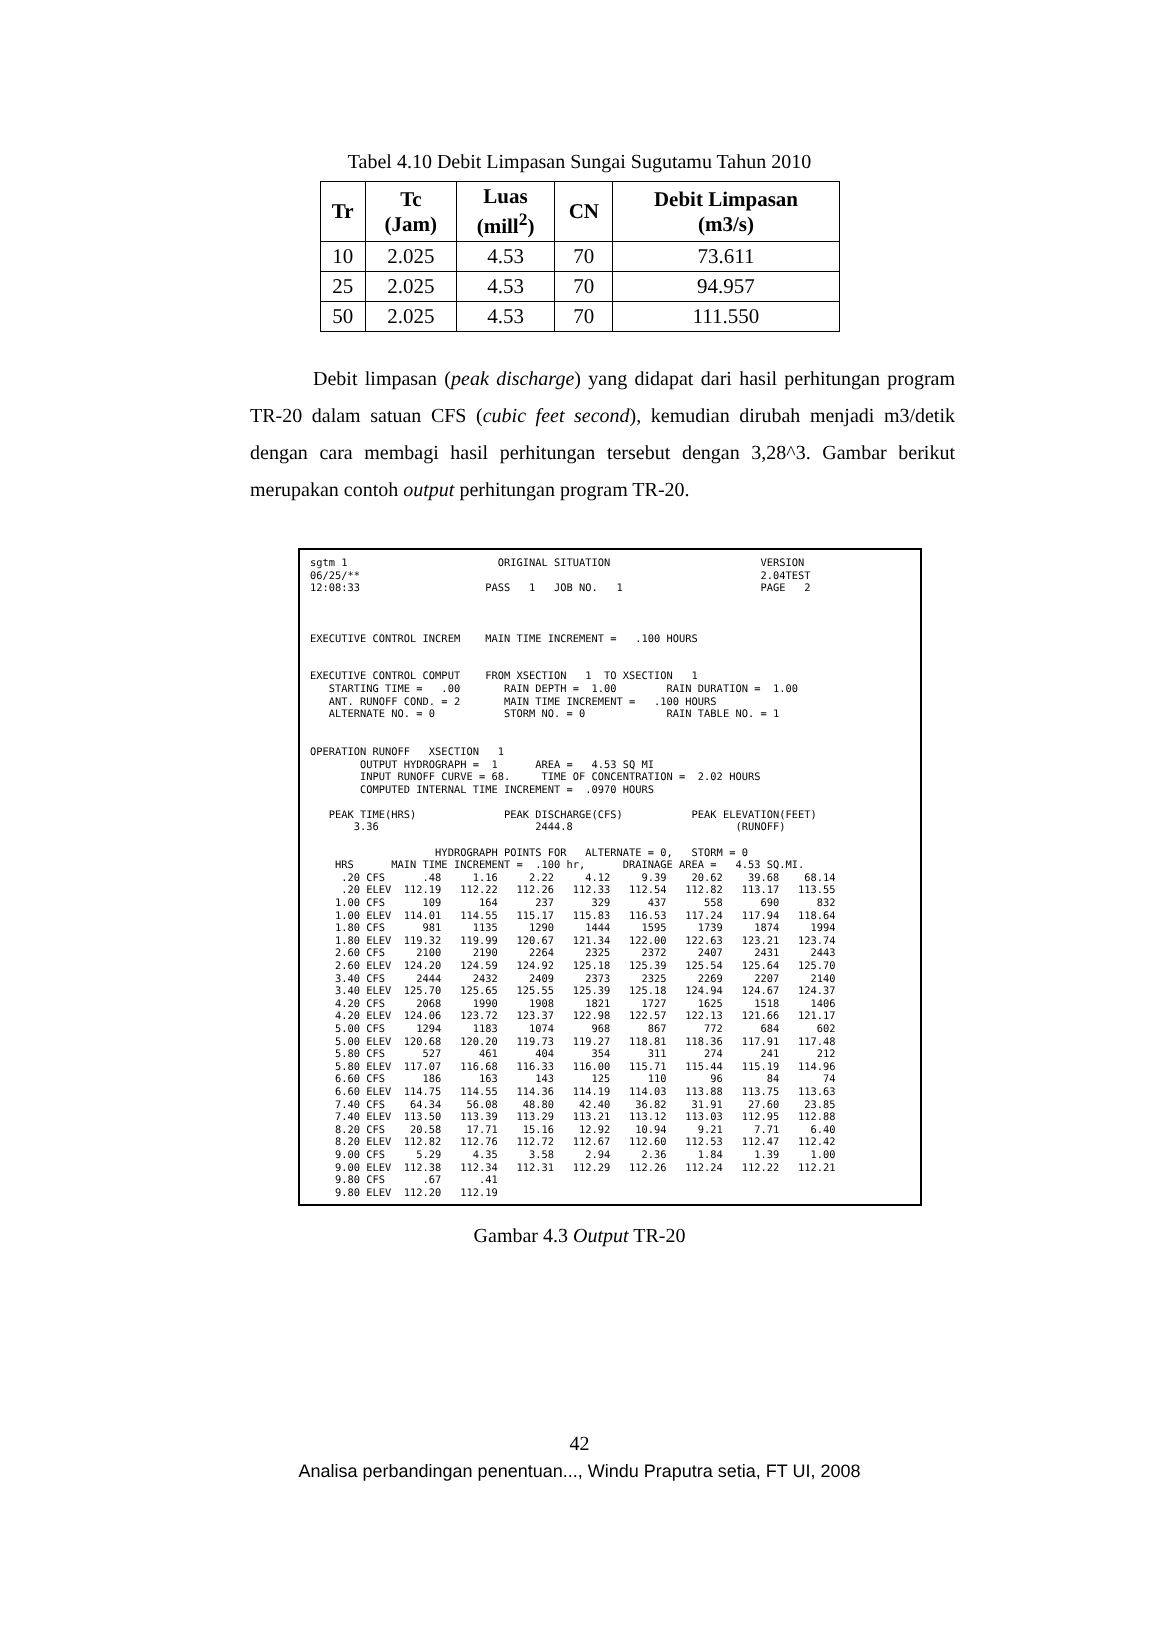Tabel 4.10 Debit Limpasan Sungai Sugutamu Tahun 2010
| Tr | Tc (Jam) | Luas (mill<sup>2</sup>) | CN | Debit Limpasan (m3/s) |
| --- | --- | --- | --- | --- |
| 10 | 2.025 | 4.53 | 70 | 73.611 |
| 25 | 2.025 | 4.53 | 70 | 94.957 |
| 50 | 2.025 | 4.53 | 70 | 111.550 |
Debit limpasan (peak discharge) yang didapat dari hasil perhitungan program TR-20 dalam satuan CFS (cubic feet second), kemudian dirubah menjadi m3/detik dengan cara membagi hasil perhitungan tersebut dengan 3,28^3. Gambar berikut merupakan contoh output perhitungan program TR-20.
sgtm 1                        ORIGINAL SITUATION                        VERSION
06/25/**                                                                2.04TEST
12:08:33                    PASS   1   JOB NO.   1                      PAGE   2



EXECUTIVE CONTROL INCREM    MAIN TIME INCREMENT =   .100 HOURS


EXECUTIVE CONTROL COMPUT    FROM XSECTION   1  TO XSECTION   1
   STARTING TIME =   .00       RAIN DEPTH =  1.00        RAIN DURATION =  1.00
   ANT. RUNOFF COND. = 2       MAIN TIME INCREMENT =   .100 HOURS
   ALTERNATE NO. = 0           STORM NO. = 0             RAIN TABLE NO. = 1


OPERATION RUNOFF   XSECTION   1
        OUTPUT HYDROGRAPH =  1      AREA =   4.53 SQ MI
        INPUT RUNOFF CURVE = 68.     TIME OF CONCENTRATION =  2.02 HOURS
        COMPUTED INTERNAL TIME INCREMENT =  .0970 HOURS

   PEAK TIME(HRS)              PEAK DISCHARGE(CFS)           PEAK ELEVATION(FEET)
       3.36                         2444.8                          (RUNOFF)

                    HYDROGRAPH POINTS FOR   ALTERNATE = 0,   STORM = 0
    HRS      MAIN TIME INCREMENT =  .100 hr,      DRAINAGE AREA =   4.53 SQ.MI.
     .20 CFS      .48     1.16     2.22     4.12     9.39    20.62    39.68    68.14
     .20 ELEV  112.19   112.22   112.26   112.33   112.54   112.82   113.17   113.55
    1.00 CFS      109      164      237      329      437      558      690      832
    1.00 ELEV  114.01   114.55   115.17   115.83   116.53   117.24   117.94   118.64
    1.80 CFS      981     1135     1290     1444     1595     1739     1874     1994
    1.80 ELEV  119.32   119.99   120.67   121.34   122.00   122.63   123.21   123.74
    2.60 CFS     2100     2190     2264     2325     2372     2407     2431     2443
    2.60 ELEV  124.20   124.59   124.92   125.18   125.39   125.54   125.64   125.70
    3.40 CFS     2444     2432     2409     2373     2325     2269     2207     2140
    3.40 ELEV  125.70   125.65   125.55   125.39   125.18   124.94   124.67   124.37
    4.20 CFS     2068     1990     1908     1821     1727     1625     1518     1406
    4.20 ELEV  124.06   123.72   123.37   122.98   122.57   122.13   121.66   121.17
    5.00 CFS     1294     1183     1074      968      867      772      684      602
    5.00 ELEV  120.68   120.20   119.73   119.27   118.81   118.36   117.91   117.48
    5.80 CFS      527      461      404      354      311      274      241      212
    5.80 ELEV  117.07   116.68   116.33   116.00   115.71   115.44   115.19   114.96
    6.60 CFS      186      163      143      125      110       96       84       74
    6.60 ELEV  114.75   114.55   114.36   114.19   114.03   113.88   113.75   113.63
    7.40 CFS    64.34    56.08    48.80    42.40    36.82    31.91    27.60    23.85
    7.40 ELEV  113.50   113.39   113.29   113.21   113.12   113.03   112.95   112.88
    8.20 CFS    20.58    17.71    15.16    12.92    10.94     9.21     7.71     6.40
    8.20 ELEV  112.82   112.76   112.72   112.67   112.60   112.53   112.47   112.42
    9.00 CFS     5.29     4.35     3.58     2.94     2.36     1.84     1.39     1.00
    9.00 ELEV  112.38   112.34   112.31   112.29   112.26   112.24   112.22   112.21
    9.80 CFS      .67      .41
    9.80 ELEV  112.20   112.19
Gambar 4.3 Output TR-20
42
Analisa perbandingan penentuan..., Windu Praputra setia, FT UI, 2008